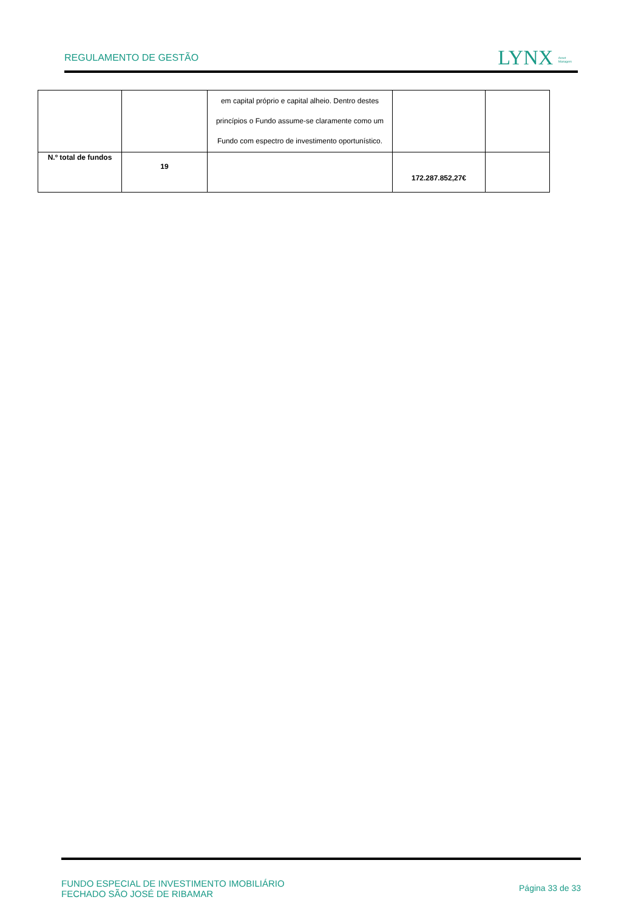REGULAMENTO DE GESTÃO
LYNX Asset
Managers
| | | em capital próprio e capital alheio. Dentro destes princípios o Fundo assume-se claramente como um Fundo com espectro de investimento oportunístico. | | |
| N.º total de fundos | 19 | | 172.287.852,27€ | |
FUNDO ESPECIAL DE INVESTIMENTO IMOBILIÁRIO
FECHADO SÃO JOSÉ DE RIBAMAR
Página 33 de 33